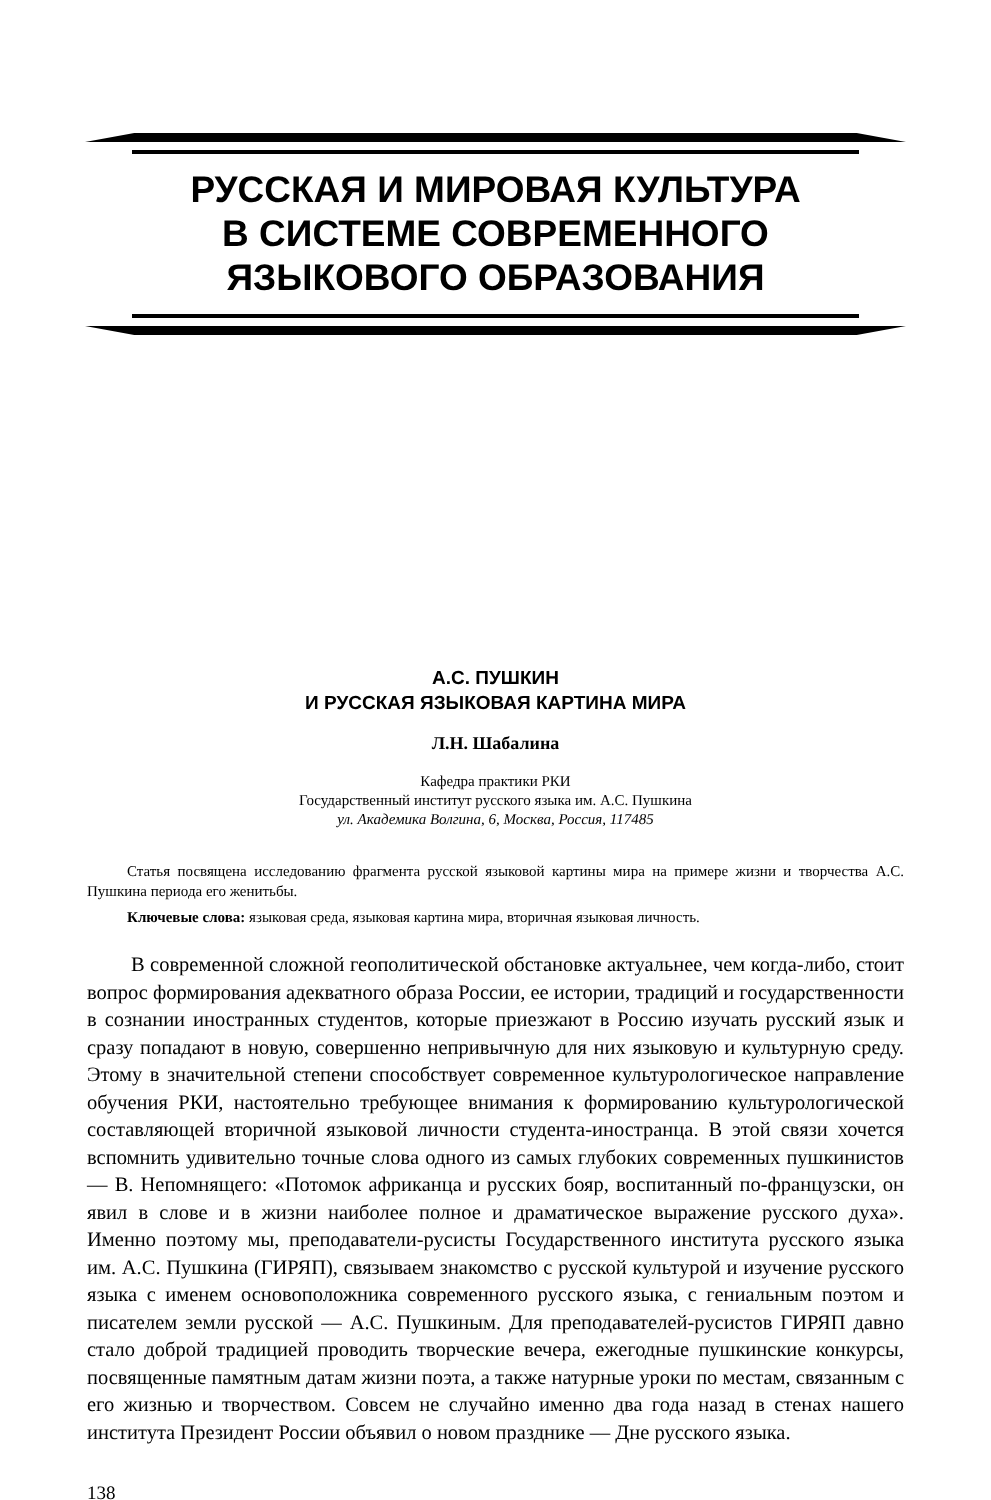РУССКАЯ И МИРОВАЯ КУЛЬТУРА
В СИСТЕМЕ СОВРЕМЕННОГО
ЯЗЫКОВОГО ОБРАЗОВАНИЯ
А.С. ПУШКИН
И РУССКАЯ ЯЗЫКОВАЯ КАРТИНА МИРА
Л.Н. Шабалина
Кафедра практики РКИ
Государственный институт русского языка им. А.С. Пушкина
ул. Академика Волгина, 6, Москва, Россия, 117485
Статья посвящена исследованию фрагмента русской языковой картины мира на примере жизни и творчества А.С. Пушкина периода его женитьбы.
Ключевые слова: языковая среда, языковая картина мира, вторичная языковая личность.
В современной сложной геополитической обстановке актуальнее, чем когда-либо, стоит вопрос формирования адекватного образа России, ее истории, традиций и государственности в сознании иностранных студентов, которые приезжают в Россию изучать русский язык и сразу попадают в новую, совершенно непривычную для них языковую и культурную среду. Этому в значительной степени способствует современное культурологическое направление обучения РКИ, настоятельно требующее внимания к формированию культурологической составляющей вторичной языковой личности студента-иностранца. В этой связи хочется вспомнить удивительно точные слова одного из самых глубоких современных пушкинистов — В. Непомнящего: «Потомок африканца и русских бояр, воспитанный по-французски, он явил в слове и в жизни наиболее полное и драматическое выражение русского духа». Именно поэтому мы, преподаватели-русисты Государственного института русского языка им. А.С. Пушкина (ГИРЯП), связываем знакомство с русской культурой и изучение русского языка с именем основоположника современного русского языка, с гениальным поэтом и писателем земли русской — А.С. Пушкиным. Для преподавателей-русистов ГИРЯП давно стало доброй традицией проводить творческие вечера, ежегодные пушкинские конкурсы, посвященные памятным датам жизни поэта, а также натурные уроки по местам, связанным с его жизнью и творчеством. Совсем не случайно именно два года назад в стенах нашего института Президент России объявил о новом празднике — Дне русского языка.
138